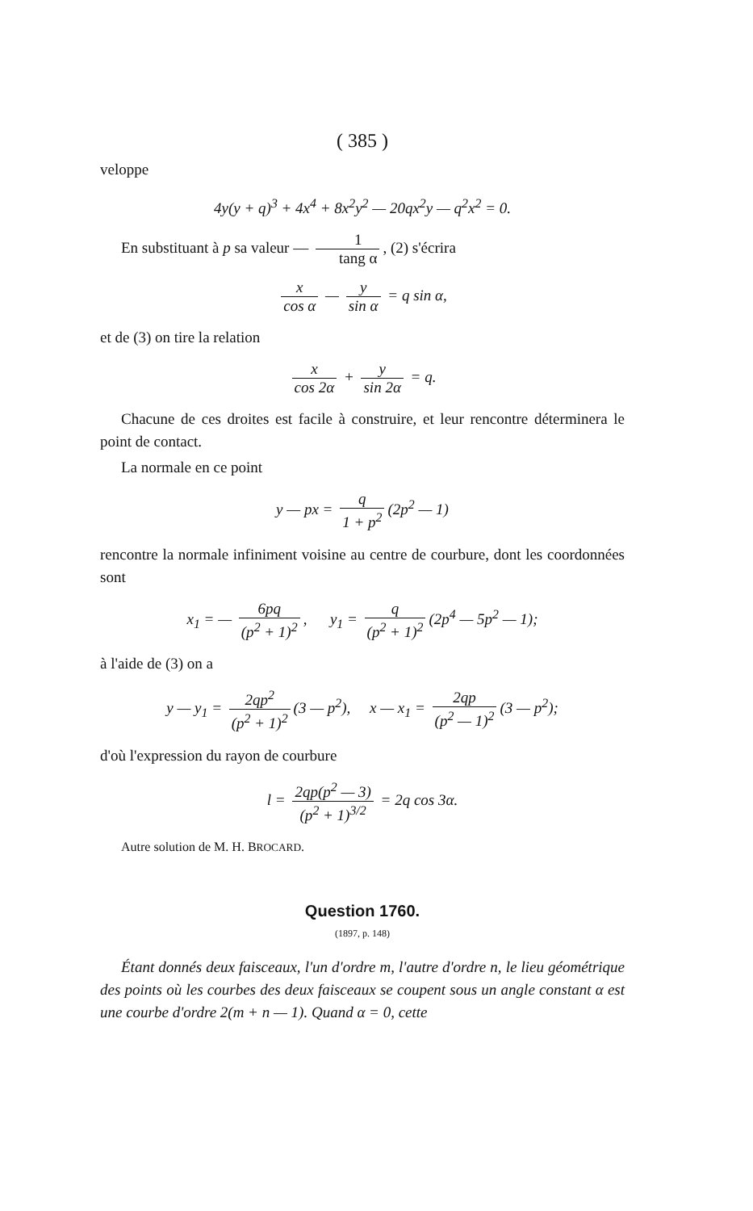( 385 )
veloppe
4y(y + q)<sup>3</sup> + 4x<sup>4</sup> + 8x<sup>2</sup>y<sup>2</sup> — 20qx<sup>2</sup>y — q<sup>2</sup>x<sup>2</sup> = 0.
En substituant à p sa valeur — 1 tang α, (2) s'écrira
x cos α — y sin α = q sin α,
et de (3) on tire la relation
x cos 2α + y sin 2α = q.
Chacune de ces droites est facile à construire, et leur rencontre déterminera le point de contact.
La normale en ce point
y — px = q 1 + p<sup>2</sup> (2p<sup>2</sup> — 1)
rencontre la normale infiniment voisine au centre de courbure, dont les coordonnées sont
x<sub>1</sub> = — 6pq (p<sup>2</sup> + 1)<sup>2</sup>, y<sub>1</sub> = q (p<sup>2</sup> + 1)<sup>2</sup> (2p<sup>4</sup> — 5p<sup>2</sup> — 1);
à l'aide de (3) on a
y — y<sub>1</sub> = 2qp<sup>2</sup> (p<sup>2</sup> + 1)<sup>2</sup> (3 — p<sup>2</sup>), x — x<sub>1</sub> = 2qp (p<sup>2</sup> — 1)<sup>2</sup> (3 — p<sup>2</sup>);
d'où l'expression du rayon de courbure
l = 2qp(p<sup>2</sup> — 3) (p<sup>2</sup> + 1)<sup>3/2</sup> = 2q cos 3α.
Autre solution de M. H. BROCARD.
Question 1760.
(1897, p. 148)
Étant donnés deux faisceaux, l'un d'ordre m, l'autre d'ordre n, le lieu géométrique des points où les courbes des deux faisceaux se coupent sous un angle constant α est une courbe d'ordre 2(m + n — 1). Quand α = 0, cette